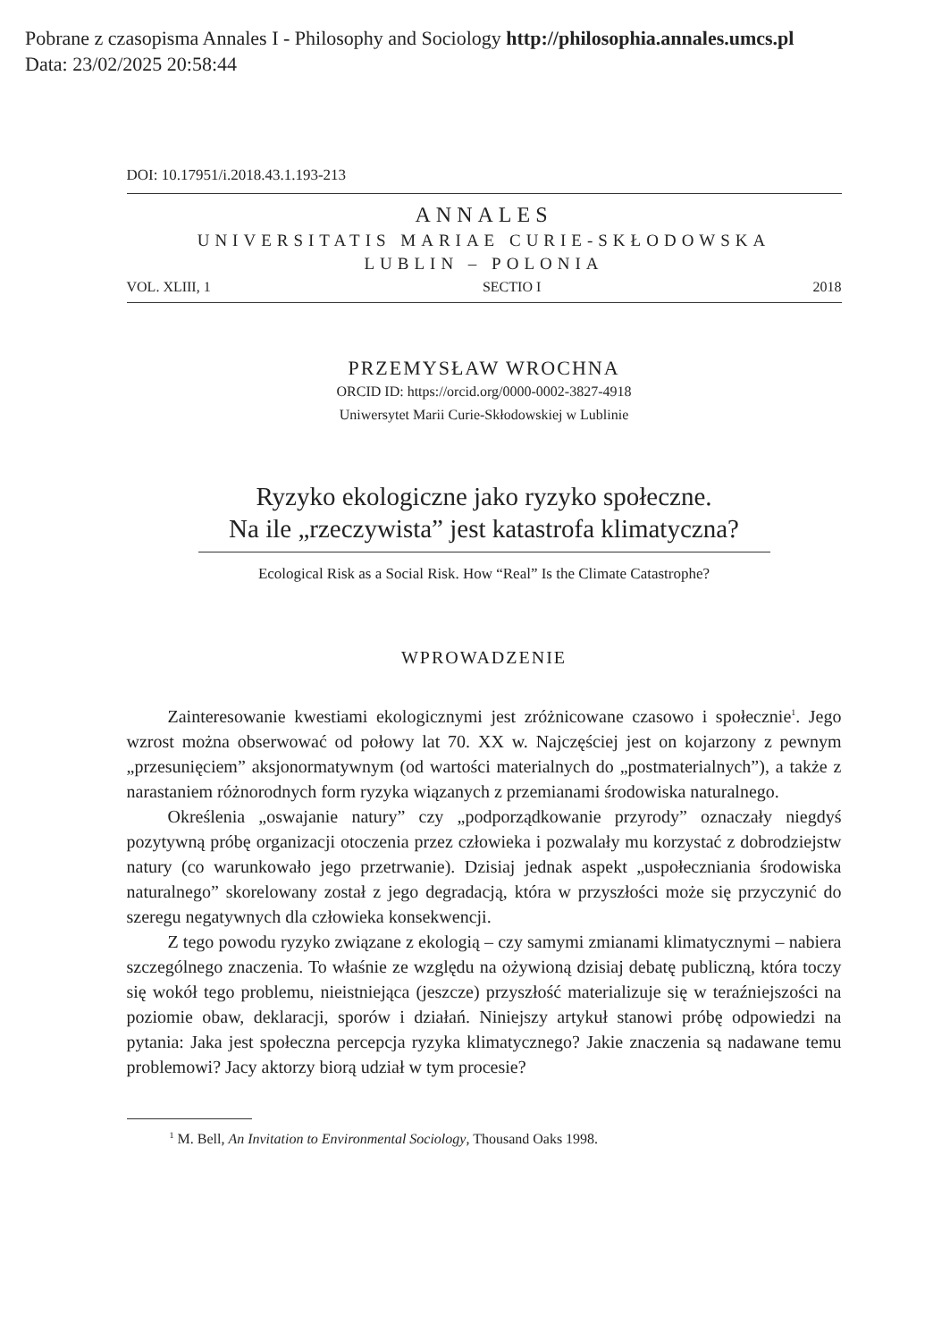Pobrane z czasopisma Annales I - Philosophy and Sociology http://philosophia.annales.umcs.pl
Data: 23/02/2025 20:58:44
DOI: 10.17951/i.2018.43.1.193-213
ANNALES
UNIVERSITATIS MARIAE CURIE-SKŁODOWSKA
LUBLIN – POLONIA
VOL. XLIII, 1 SECTIO I 2018
PRZEMYSŁAW WROCHNA
ORCID ID: https://orcid.org/0000-0002-3827-4918
Uniwersytet Marii Curie-Skłodowskiej w Lublinie
Ryzyko ekologiczne jako ryzyko społeczne.
Na ile „rzeczywista” jest katastrofa klimatyczna?
Ecological Risk as a Social Risk. How “Real” Is the Climate Catastrophe?
WPROWADZENIE
Zainteresowanie kwestiami ekologicznymi jest zróżnicowane czasowo i społecznie<sup>1</sup>. Jego wzrost można obserwować od połowy lat 70. XX w. Najczęściej jest on kojarzony z pewnym „przesunięciem” aksjonormatywnym (od wartości materialnych do „postmaterialnych”), a także z narastaniem różnorodnych form ryzyka wiązanych z przemianami środowiska naturalnego.
Określenia „oswajanie natury” czy „podporządkowanie przyrody” oznaczały niegdyś pozytywną próbę organizacji otoczenia przez człowieka i pozwalały mu korzystać z dobrodziejstw natury (co warunkowało jego przetrwanie). Dzisiaj jednak aspekt „uspołeczniania środowiska naturalnego” skorelowany został z jego degradacją, która w przyszłości może się przyczynić do szeregu negatywnych dla człowieka konsekwencji.
Z tego powodu ryzyko związane z ekologią – czy samymi zmianami klimatycznymi – nabiera szczególnego znaczenia. To właśnie ze względu na ożywioną dzisiaj debatę publiczną, która toczy się wokół tego problemu, nieistniejąca (jeszcze) przyszłość materializuje się w teraźniejszości na poziomie obaw, deklaracji, sporów i działań. Niniejszy artykuł stanowi próbę odpowiedzi na pytania: Jaka jest społeczna percepcja ryzyka klimatycznego? Jakie znaczenia są nadawane temu problemowi? Jacy aktorzy biorą udział w tym procesie?
<sup>1</sup> M. Bell, An Invitation to Environmental Sociology, Thousand Oaks 1998.